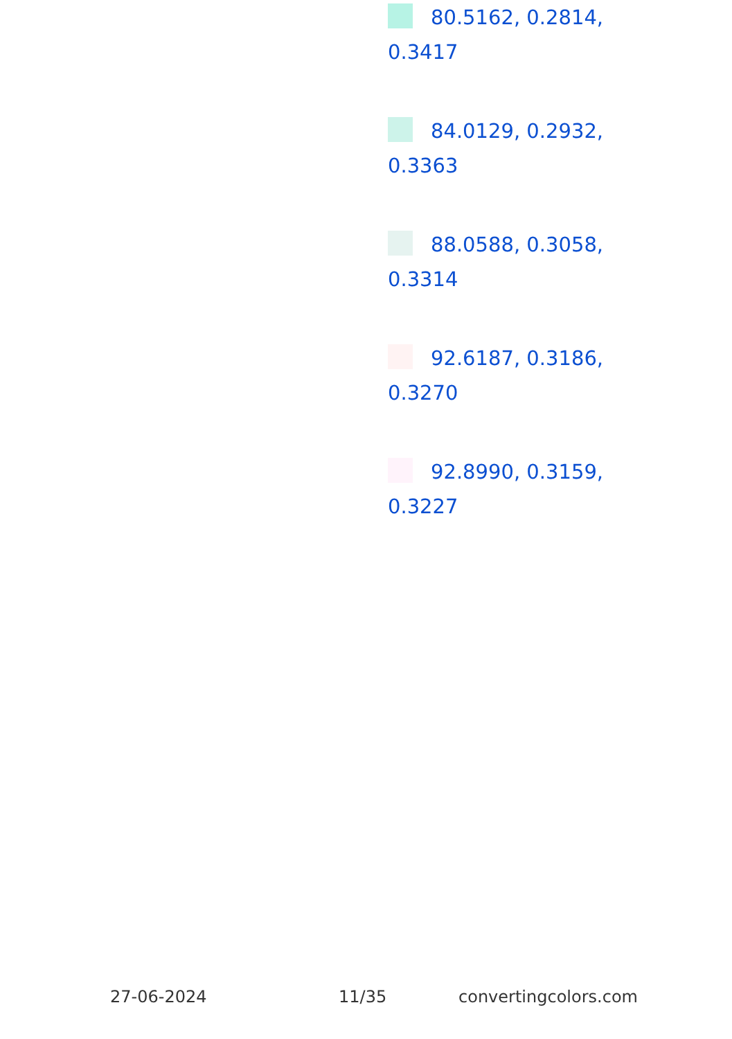80.5162, 0.2814, 0.3417
84.0129, 0.2932, 0.3363
88.0588, 0.3058, 0.3314
92.6187, 0.3186, 0.3270
92.8990, 0.3159, 0.3227
27-06-2024 11/35 convertingcolors.com